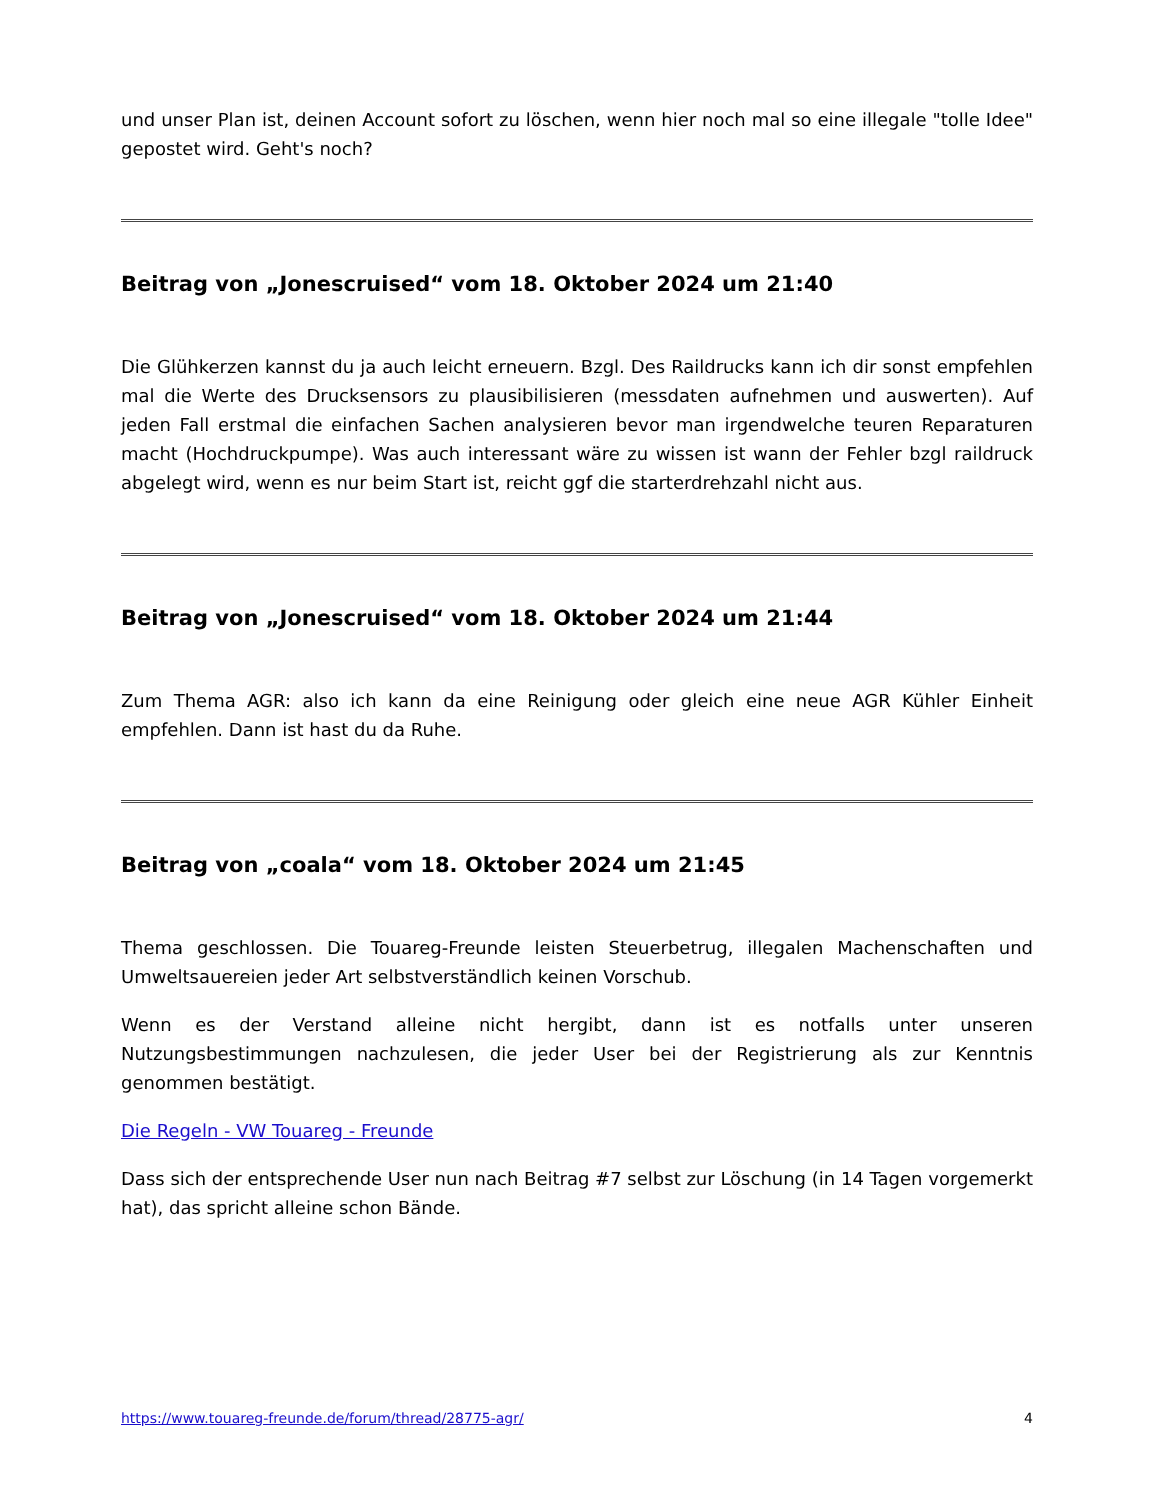und unser Plan ist, deinen Account sofort zu löschen, wenn hier noch mal so eine illegale "tolle Idee" gepostet wird. Geht's noch?
Beitrag von „Jonescruised“ vom 18. Oktober 2024 um 21:40
Die Glühkerzen kannst du ja auch leicht erneuern. Bzgl. Des Raildrucks kann ich dir sonst empfehlen mal die Werte des Drucksensors zu plausibilisieren (messdaten aufnehmen und auswerten). Auf jeden Fall erstmal die einfachen Sachen analysieren bevor man irgendwelche teuren Reparaturen macht (Hochdruckpumpe). Was auch interessant wäre zu wissen ist wann der Fehler bzgl raildruck abgelegt wird, wenn es nur beim Start ist, reicht ggf die starterdrehzahl nicht aus.
Beitrag von „Jonescruised“ vom 18. Oktober 2024 um 21:44
Zum Thema AGR: also ich kann da eine Reinigung oder gleich eine neue AGR Kühler Einheit empfehlen. Dann ist hast du da Ruhe.
Beitrag von „coala“ vom 18. Oktober 2024 um 21:45
Thema geschlossen. Die Touareg-Freunde leisten Steuerbetrug, illegalen Machenschaften und Umweltsauereien jeder Art selbstverständlich keinen Vorschub.
Wenn es der Verstand alleine nicht hergibt, dann ist es notfalls unter unseren Nutzungsbestimmungen nachzulesen, die jeder User bei der Registrierung als zur Kenntnis genommen bestätigt.
Die Regeln - VW Touareg - Freunde
Dass sich der entsprechende User nun nach Beitrag #7 selbst zur Löschung (in 14 Tagen vorgemerkt hat), das spricht alleine schon Bände.
https://www.touareg-freunde.de/forum/thread/28775-agr/ 4